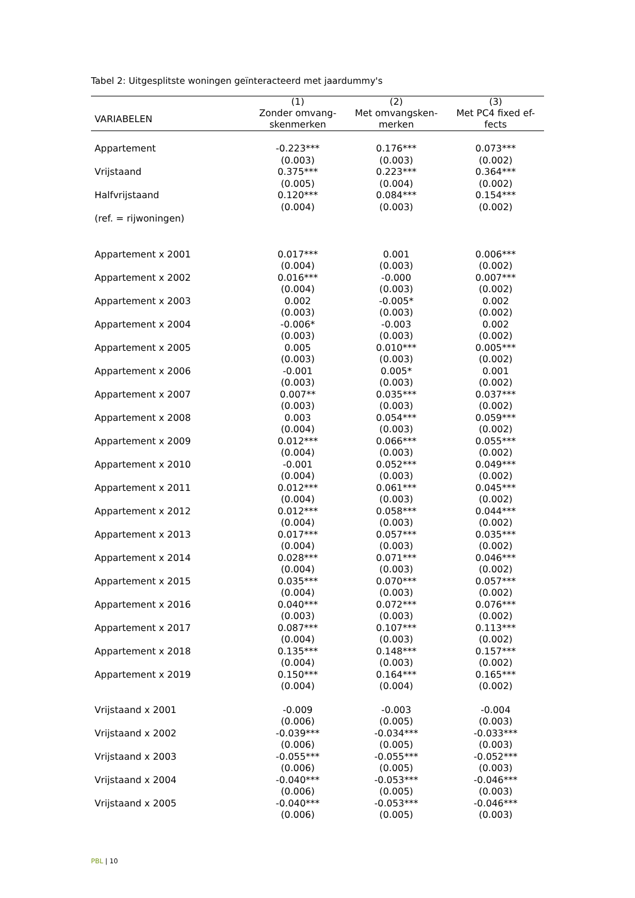Tabel 2: Uitgesplitste woningen geïnteracteerd met jaardummy's
| | (1) | (2) | (3) |
| --- | --- | --- | --- |
| VARIABELEN | Zonder omvang- skenmerken | Met omvangsken- merken | Met PC4 fixed ef- fects |
| Appartement | -0.223*** (0.003) | 0.176*** (0.003) | 0.073*** (0.002) |
| Vrijstaand | 0.375*** (0.005) | 0.223*** (0.004) | 0.364*** (0.002) |
| Halfvrijstaand | 0.120*** (0.004) | 0.084*** (0.003) | 0.154*** (0.002) |
| (ref. = rijwoningen) | | | |
| Appartement x 2001 | 0.017*** (0.004) | 0.001 (0.003) | 0.006*** (0.002) |
| Appartement x 2002 | 0.016*** (0.004) | -0.000 (0.003) | 0.007*** (0.002) |
| Appartement x 2003 | 0.002 (0.003) | -0.005* (0.003) | 0.002 (0.002) |
| Appartement x 2004 | -0.006* (0.003) | -0.003 (0.003) | 0.002 (0.002) |
| Appartement x 2005 | 0.005 (0.003) | 0.010*** (0.003) | 0.005*** (0.002) |
| Appartement x 2006 | -0.001 (0.003) | 0.005* (0.003) | 0.001 (0.002) |
| Appartement x 2007 | 0.007** (0.003) | 0.035*** (0.003) | 0.037*** (0.002) |
| Appartement x 2008 | 0.003 (0.004) | 0.054*** (0.003) | 0.059*** (0.002) |
| Appartement x 2009 | 0.012*** (0.004) | 0.066*** (0.003) | 0.055*** (0.002) |
| Appartement x 2010 | -0.001 (0.004) | 0.052*** (0.003) | 0.049*** (0.002) |
| Appartement x 2011 | 0.012*** (0.004) | 0.061*** (0.003) | 0.045*** (0.002) |
| Appartement x 2012 | 0.012*** (0.004) | 0.058*** (0.003) | 0.044*** (0.002) |
| Appartement x 2013 | 0.017*** (0.004) | 0.057*** (0.003) | 0.035*** (0.002) |
| Appartement x 2014 | 0.028*** (0.004) | 0.071*** (0.003) | 0.046*** (0.002) |
| Appartement x 2015 | 0.035*** (0.004) | 0.070*** (0.003) | 0.057*** (0.002) |
| Appartement x 2016 | 0.040*** (0.003) | 0.072*** (0.003) | 0.076*** (0.002) |
| Appartement x 2017 | 0.087*** (0.004) | 0.107*** (0.003) | 0.113*** (0.002) |
| Appartement x 2018 | 0.135*** (0.004) | 0.148*** (0.003) | 0.157*** (0.002) |
| Appartement x 2019 | 0.150*** (0.004) | 0.164*** (0.004) | 0.165*** (0.002) |
| Vrijstaand x 2001 | -0.009 (0.006) | -0.003 (0.005) | -0.004 (0.003) |
| Vrijstaand x 2002 | -0.039*** (0.006) | -0.034*** (0.005) | -0.033*** (0.003) |
| Vrijstaand x 2003 | -0.055*** (0.006) | -0.055*** (0.005) | -0.052*** (0.003) |
| Vrijstaand x 2004 | -0.040*** (0.006) | -0.053*** (0.005) | -0.046*** (0.003) |
| Vrijstaand x 2005 | -0.040*** (0.006) | -0.053*** (0.005) | -0.046*** (0.003) |
PBL | 10